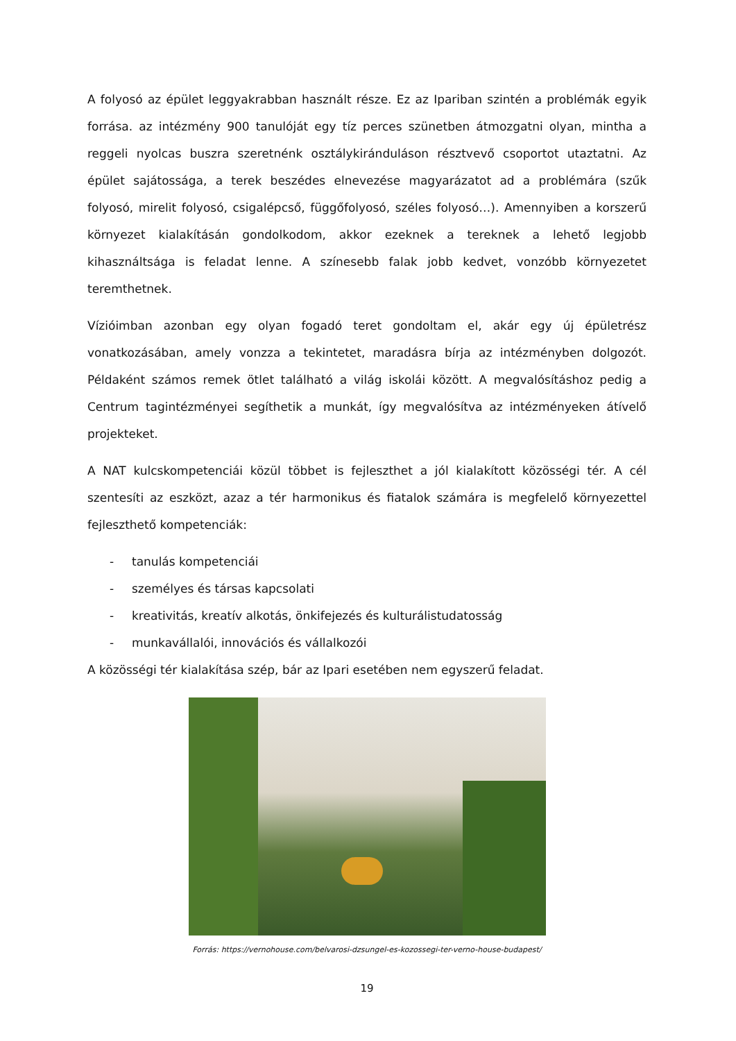A folyosó az épület leggyakrabban használt része. Ez az Ipariban szintén a problémák egyik forrása. az intézmény 900 tanulóját egy tíz perces szünetben átmozgatni olyan, mintha a reggeli nyolcas buszra szeretnénk osztálykiránduláson résztvevő csoportot utaztatni. Az épület sajátossága, a terek beszédes elnevezése magyarázatot ad a problémára (szűk folyosó, mirelit folyosó, csigalépcső, függőfolyosó, széles folyosó…). Amennyiben a korszerű környezet kialakításán gondolkodom, akkor ezeknek a tereknek a lehető legjobb kihasználtsága is feladat lenne. A színesebb falak jobb kedvet, vonzóbb környezetet teremthetnek.
Vízióimban azonban egy olyan fogadó teret gondoltam el, akár egy új épületrész vonatkozásában, amely vonzza a tekintetet, maradásra bírja az intézményben dolgozót. Példaként számos remek ötlet található a világ iskolái között. A megvalósításhoz pedig a Centrum tagintézményei segíthetik a munkát, így megvalósítva az intézményeken átívelő projekteket.
A NAT kulcskompetenciái közül többet is fejleszthet a jól kialakított közösségi tér. A cél szentesíti az eszközt, azaz a tér harmonikus és fiatalok számára is megfelelő környezettel fejleszthető kompetenciák:
- tanulás kompetenciái
- személyes és társas kapcsolati
- kreativitás, kreatív alkotás, önkifejezés és kulturálistudatosság
- munkavállalói, innovációs és vállalkozói
A közösségi tér kialakítása szép, bár az Ipari esetében nem egyszerű feladat.
Forrás: https://vernohouse.com/belvarosi-dzsungel-es-kozossegi-ter-verno-house-budapest/
19